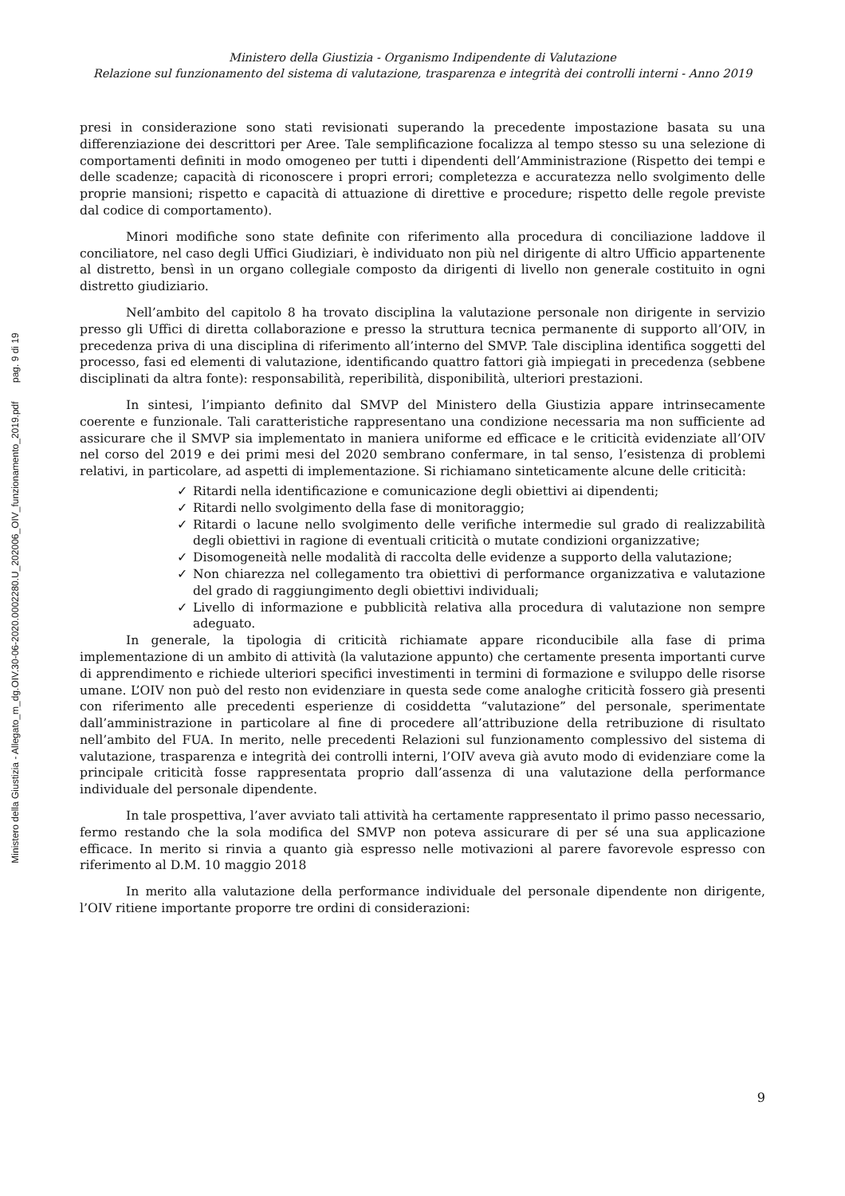Ministero della Giustizia - Allegato_m_dg.OIV.30-06-2020.0002280.U_202006_OIV_funzionamento_2019.pdf pag. 9 di 19
Ministero della Giustizia - Organismo Indipendente di Valutazione
Relazione sul funzionamento del sistema di valutazione, trasparenza e integrità dei controlli interni - Anno 2019
presi in considerazione sono stati revisionati superando la precedente impostazione basata su una differenziazione dei descrittori per Aree. Tale semplificazione focalizza al tempo stesso su una selezione di comportamenti definiti in modo omogeneo per tutti i dipendenti dell’Amministrazione (Rispetto dei tempi e delle scadenze; capacità di riconoscere i propri errori; completezza e accuratezza nello svolgimento delle proprie mansioni; rispetto e capacità di attuazione di direttive e procedure; rispetto delle regole previste dal codice di comportamento).
Minori modifiche sono state definite con riferimento alla procedura di conciliazione laddove il conciliatore, nel caso degli Uffici Giudiziari, è individuato non più nel dirigente di altro Ufficio appartenente al distretto, bensì in un organo collegiale composto da dirigenti di livello non generale costituito in ogni distretto giudiziario.
Nell’ambito del capitolo 8 ha trovato disciplina la valutazione personale non dirigente in servizio presso gli Uffici di diretta collaborazione e presso la struttura tecnica permanente di supporto all’OIV, in precedenza priva di una disciplina di riferimento all’interno del SMVP. Tale disciplina identifica soggetti del processo, fasi ed elementi di valutazione, identificando quattro fattori già impiegati in precedenza (sebbene disciplinati da altra fonte): responsabilità, reperibilità, disponibilità, ulteriori prestazioni.
In sintesi, l’impianto definito dal SMVP del Ministero della Giustizia appare intrinsecamente coerente e funzionale. Tali caratteristiche rappresentano una condizione necessaria ma non sufficiente ad assicurare che il SMVP sia implementato in maniera uniforme ed efficace e le criticità evidenziate all’OIV nel corso del 2019 e dei primi mesi del 2020 sembrano confermare, in tal senso, l’esistenza di problemi relativi, in particolare, ad aspetti di implementazione. Si richiamano sinteticamente alcune delle criticità:
✓ Ritardi nella identificazione e comunicazione degli obiettivi ai dipendenti;
✓ Ritardi nello svolgimento della fase di monitoraggio;
✓ Ritardi o lacune nello svolgimento delle verifiche intermedie sul grado di realizzabilità degli obiettivi in ragione di eventuali criticità o mutate condizioni organizzative;
✓ Disomogeneità nelle modalità di raccolta delle evidenze a supporto della valutazione;
✓ Non chiarezza nel collegamento tra obiettivi di performance organizzativa e valutazione del grado di raggiungimento degli obiettivi individuali;
✓ Livello di informazione e pubblicità relativa alla procedura di valutazione non sempre adeguato.
In generale, la tipologia di criticità richiamate appare riconducibile alla fase di prima implementazione di un ambito di attività (la valutazione appunto) che certamente presenta importanti curve di apprendimento e richiede ulteriori specifici investimenti in termini di formazione e sviluppo delle risorse umane. L’OIV non può del resto non evidenziare in questa sede come analoghe criticità fossero già presenti con riferimento alle precedenti esperienze di cosiddetta “valutazione” del personale, sperimentate dall’amministrazione in particolare al fine di procedere all’attribuzione della retribuzione di risultato nell’ambito del FUA. In merito, nelle precedenti Relazioni sul funzionamento complessivo del sistema di valutazione, trasparenza e integrità dei controlli interni, l’OIV aveva già avuto modo di evidenziare come la principale criticità fosse rappresentata proprio dall’assenza di una valutazione della performance individuale del personale dipendente.
In tale prospettiva, l’aver avviato tali attività ha certamente rappresentato il primo passo necessario, fermo restando che la sola modifica del SMVP non poteva assicurare di per sé una sua applicazione efficace. In merito si rinvia a quanto già espresso nelle motivazioni al parere favorevole espresso con riferimento al D.M. 10 maggio 2018
In merito alla valutazione della performance individuale del personale dipendente non dirigente, l’OIV ritiene importante proporre tre ordini di considerazioni:
9